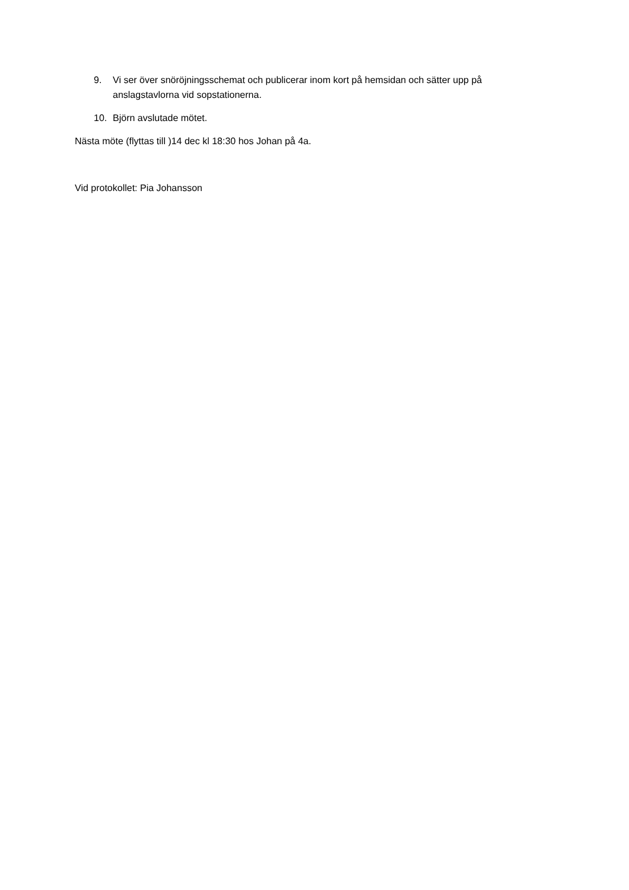9. Vi ser över snöröjningsschemat och publicerar inom kort på hemsidan och sätter upp på anslagstavlorna vid sopstationerna.
10. Björn avslutade mötet.
Nästa möte (flyttas till )14 dec kl 18:30 hos Johan på 4a.
Vid protokollet: Pia Johansson